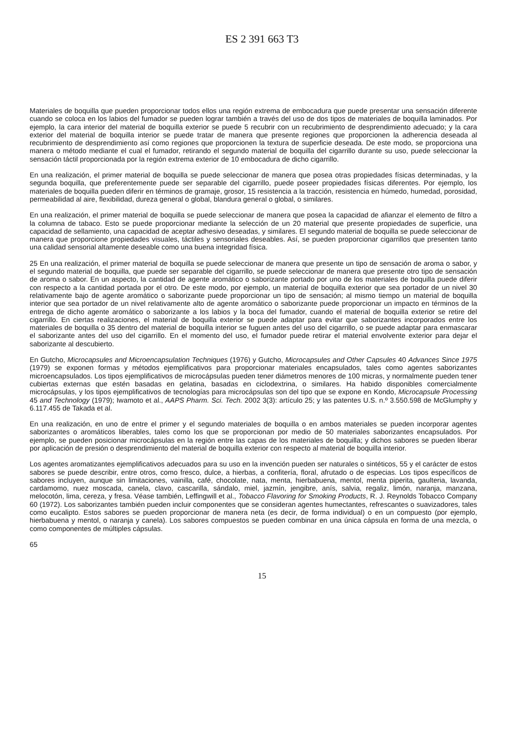ES 2 391 663 T3
Materiales de boquilla que pueden proporcionar todos ellos una región extrema de embocadura que puede presentar una sensación diferente cuando se coloca en los labios del fumador se pueden lograr también a través del uso de dos tipos de materiales de boquilla laminados. Por ejemplo, la cara interior del material de boquilla exterior se puede 5 recubrir con un recubrimiento de desprendimiento adecuado; y la cara exterior del material de boquilla interior se puede tratar de manera que presente regiones que proporcionen la adherencia deseada al recubrimiento de desprendimiento así como regiones que proporcionen la textura de superficie deseada. De este modo, se proporciona una manera o método mediante el cual el fumador, retirando el segundo material de boquilla del cigarrillo durante su uso, puede seleccionar la sensación táctil proporcionada por la región extrema exterior de 10 embocadura de dicho cigarrillo.
En una realización, el primer material de boquilla se puede seleccionar de manera que posea otras propiedades físicas determinadas, y la segunda boquilla, que preferentemente puede ser separable del cigarrillo, puede poseer propiedades físicas diferentes. Por ejemplo, los materiales de boquilla pueden diferir en términos de gramaje, grosor, 15 resistencia a la tracción, resistencia en húmedo, humedad, porosidad, permeabilidad al aire, flexibilidad, dureza general o global, blandura general o global, o similares.
En una realización, el primer material de boquilla se puede seleccionar de manera que posea la capacidad de afianzar el elemento de filtro a la columna de tabaco. Esto se puede proporcionar mediante la selección de un 20 material que presente propiedades de superficie, una capacidad de sellamiento, una capacidad de aceptar adhesivo deseadas, y similares. El segundo material de boquilla se puede seleccionar de manera que proporcione propiedades visuales, táctiles y sensoriales deseables. Así, se pueden proporcionar cigarrillos que presenten tanto una calidad sensorial altamente deseable como una buena integridad física.
25 En una realización, el primer material de boquilla se puede seleccionar de manera que presente un tipo de sensación de aroma o sabor, y el segundo material de boquilla, que puede ser separable del cigarrillo, se puede seleccionar de manera que presente otro tipo de sensación de aroma o sabor. En un aspecto, la cantidad de agente aromático o saborizante portado por uno de los materiales de boquilla puede diferir con respecto a la cantidad portada por el otro. De este modo, por ejemplo, un material de boquilla exterior que sea portador de un nivel 30 relativamente bajo de agente aromático o saborizante puede proporcionar un tipo de sensación; al mismo tiempo un material de boquilla interior que sea portador de un nivel relativamente alto de agente aromático o saborizante puede proporcionar un impacto en términos de la entrega de dicho agente aromático o saborizante a los labios y la boca del fumador, cuando el material de boquilla exterior se retire del cigarrillo. En ciertas realizaciones, el material de boquilla exterior se puede adaptar para evitar que saborizantes incorporados entre los materiales de boquilla o 35 dentro del material de boquilla interior se fuguen antes del uso del cigarrillo, o se puede adaptar para enmascarar el saborizante antes del uso del cigarrillo. En el momento del uso, el fumador puede retirar el material envolvente exterior para dejar el saborizante al descubierto.
En Gutcho, Microcapsules and Microencapsulation Techniques (1976) y Gutcho, Microcapsules and Other Capsules 40 Advances Since 1975 (1979) se exponen formas y métodos ejemplificativos para proporcionar materiales encapsulados, tales como agentes saborizantes microencapsulados. Los tipos ejemplificativos de microcápsulas pueden tener diámetros menores de 100 micras, y normalmente pueden tener cubiertas externas que estén basadas en gelatina, basadas en ciclodextrina, o similares. Ha habido disponibles comercialmente microcápsulas, y los tipos ejemplificativos de tecnologías para microcápsulas son del tipo que se expone en Kondo, Microcapsule Processing 45 and Technology (1979); Iwamoto et al., AAPS Pharm. Sci. Tech. 2002 3(3): artículo 25; y las patentes U.S. n.º 3.550.598 de McGlumphy y 6.117.455 de Takada et al.
En una realización, en uno de entre el primer y el segundo materiales de boquilla o en ambos materiales se pueden incorporar agentes saborizantes o aromáticos liberables, tales como los que se proporcionan por medio de 50 materiales saborizantes encapsulados. Por ejemplo, se pueden posicionar microcápsulas en la región entre las capas de los materiales de boquilla; y dichos sabores se pueden liberar por aplicación de presión o desprendimiento del material de boquilla exterior con respecto al material de boquilla interior.
Los agentes aromatizantes ejemplificativos adecuados para su uso en la invención pueden ser naturales o sintéticos, 55 y el carácter de estos sabores se puede describir, entre otros, como fresco, dulce, a hierbas, a confitería, floral, afrutado o de especias. Los tipos específicos de sabores incluyen, aunque sin limitaciones, vainilla, café, chocolate, nata, menta, hierbabuena, mentol, menta piperita, gaulteria, lavanda, cardamomo, nuez moscada, canela, clavo, cascarilla, sándalo, miel, jazmín, jengibre, anís, salvia, regaliz, limón, naranja, manzana, melocotón, lima, cereza, y fresa. Véase también, Leffingwill et al., Tobacco Flavoring for Smoking Products, R. J. Reynolds Tobacco Company 60 (1972). Los saborizantes también pueden incluir componentes que se consideran agentes humectantes, refrescantes o suavizadores, tales como eucalipto. Estos sabores se pueden proporcionar de manera neta (es decir, de forma individual) o en un compuesto (por ejemplo, hierbabuena y mentol, o naranja y canela). Los sabores compuestos se pueden combinar en una única cápsula en forma de una mezcla, o como componentes de múltiples cápsulas.
65
15